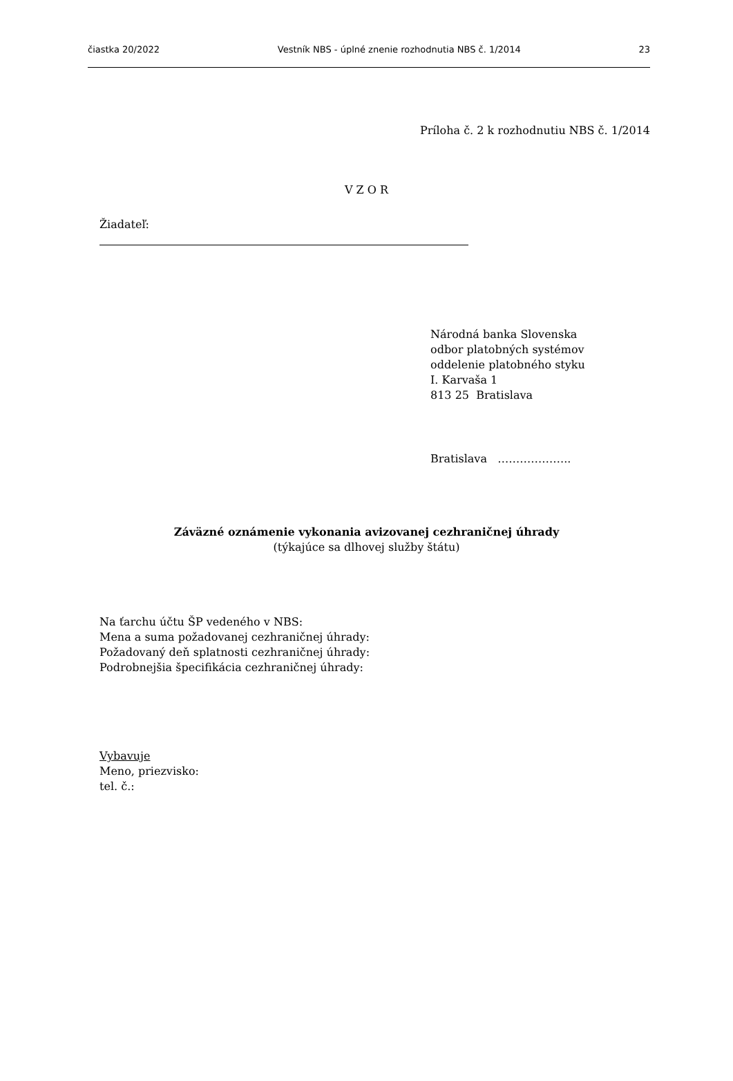čiastka 20/2022 Vestník NBS - úplné znenie rozhodnutia NBS č. 1/2014 23
Príloha č. 2 k rozhodnutiu NBS č. 1/2014
V Z O R
Žiadateľ:
Národná banka Slovenska
odbor platobných systémov
oddelenie platobného styku
I. Karvaša 1
813 25 Bratislava
Bratislava ………………..
Záväzné oznámenie vykonania avizovanej cezhraničnej úhrady
(týkajúce sa dlhovej služby štátu)
Na ťarchu účtu ŠP vedeného v NBS:
Mena a suma požadovanej cezhraničnej úhrady:
Požadovaný deň splatnosti cezhraničnej úhrady:
Podrobnejšia špecifikácia cezhraničnej úhrady:
Vybavuje
Meno, priezvisko:
tel. č.: